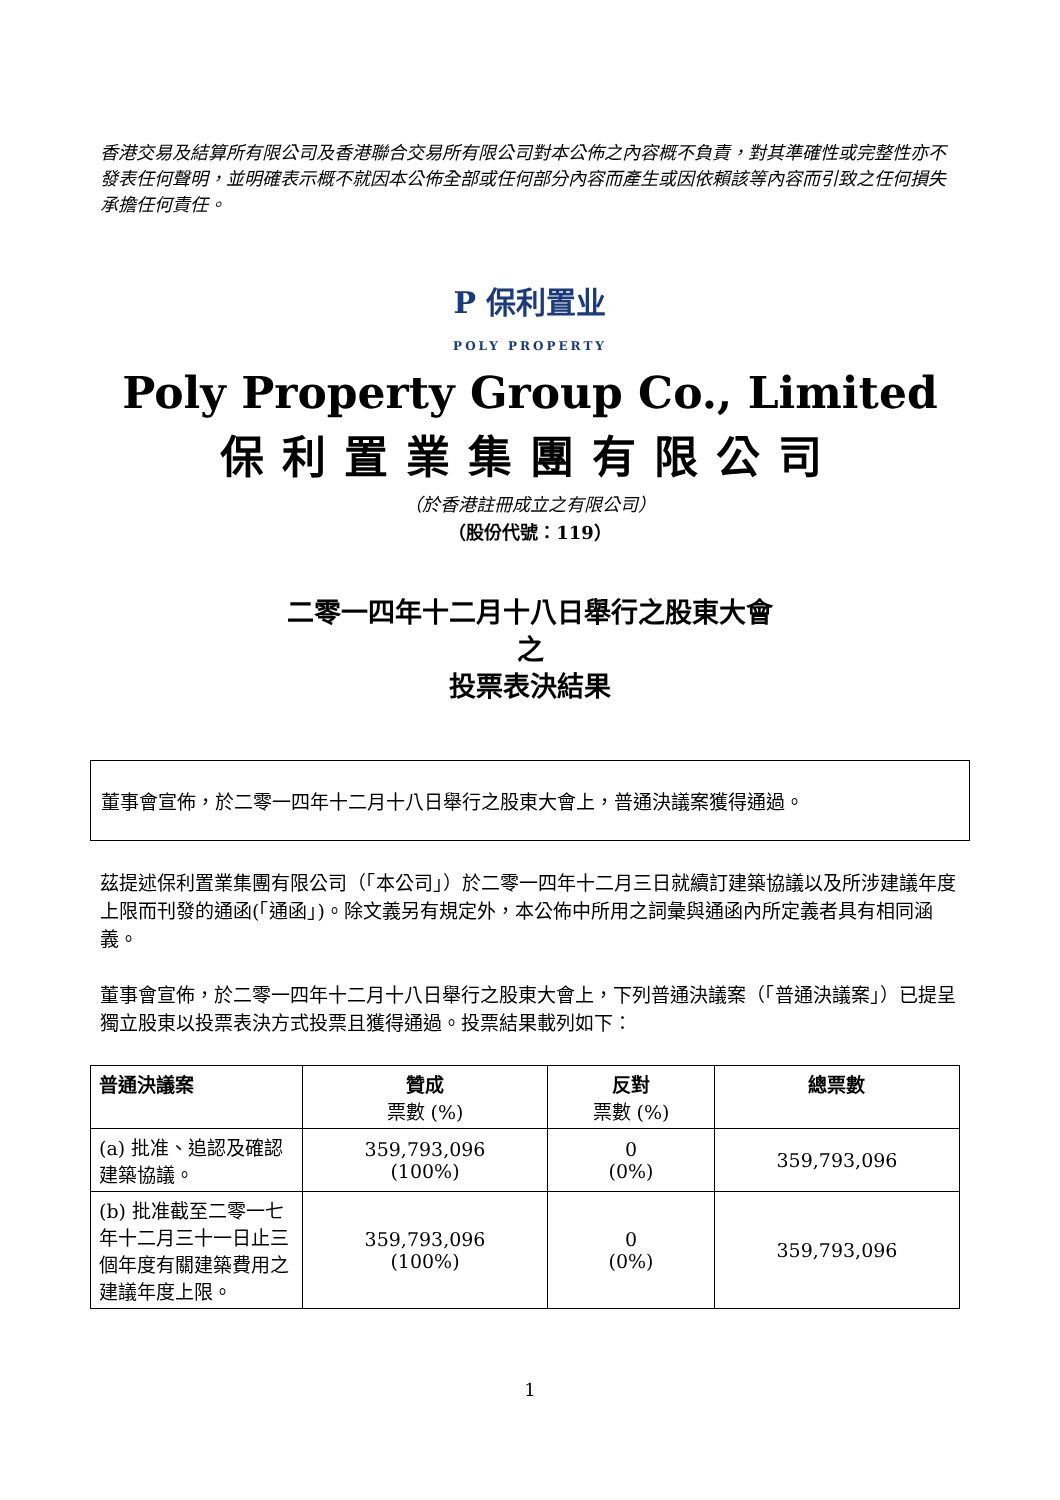香港交易及結算所有限公司及香港聯合交易所有限公司對本公佈之內容概不負責，對其準確性或完整性亦不發表任何聲明，並明確表示概不就因本公佈全部或任何部分內容而產生或因依賴該等內容而引致之任何損失承擔任何責任。
P 保利置业
POLY PROPERTY
Poly Property Group Co., Limited
保利置業集團有限公司
（於香港註冊成立之有限公司）
（股份代號：119）
二零一四年十二月十八日舉行之股東大會
之
投票表決結果
董事會宣佈，於二零一四年十二月十八日舉行之股東大會上，普通決議案獲得通過。
茲提述保利置業集團有限公司（「本公司」）於二零一四年十二月三日就續訂建築協議以及所涉建議年度上限而刊發的通函(「通函」)。除文義另有規定外，本公佈中所用之詞彙與通函內所定義者具有相同涵義。
董事會宣佈，於二零一四年十二月十八日舉行之股東大會上，下列普通決議案（「普通決議案」）已提呈獨立股東以投票表決方式投票且獲得通過。投票結果載列如下：
| 普通決議案 | 贊成 票數 (%) | 反對 票數 (%) | 總票數 |
| --- | --- | --- | --- |
| (a) 批准、追認及確認建築協議。 | 359,793,096 (100%) | 0 (0%) | 359,793,096 |
| (b) 批准截至二零一七年十二月三十一日止三個年度有關建築費用之建議年度上限。 | 359,793,096 (100%) | 0 (0%) | 359,793,096 |
1